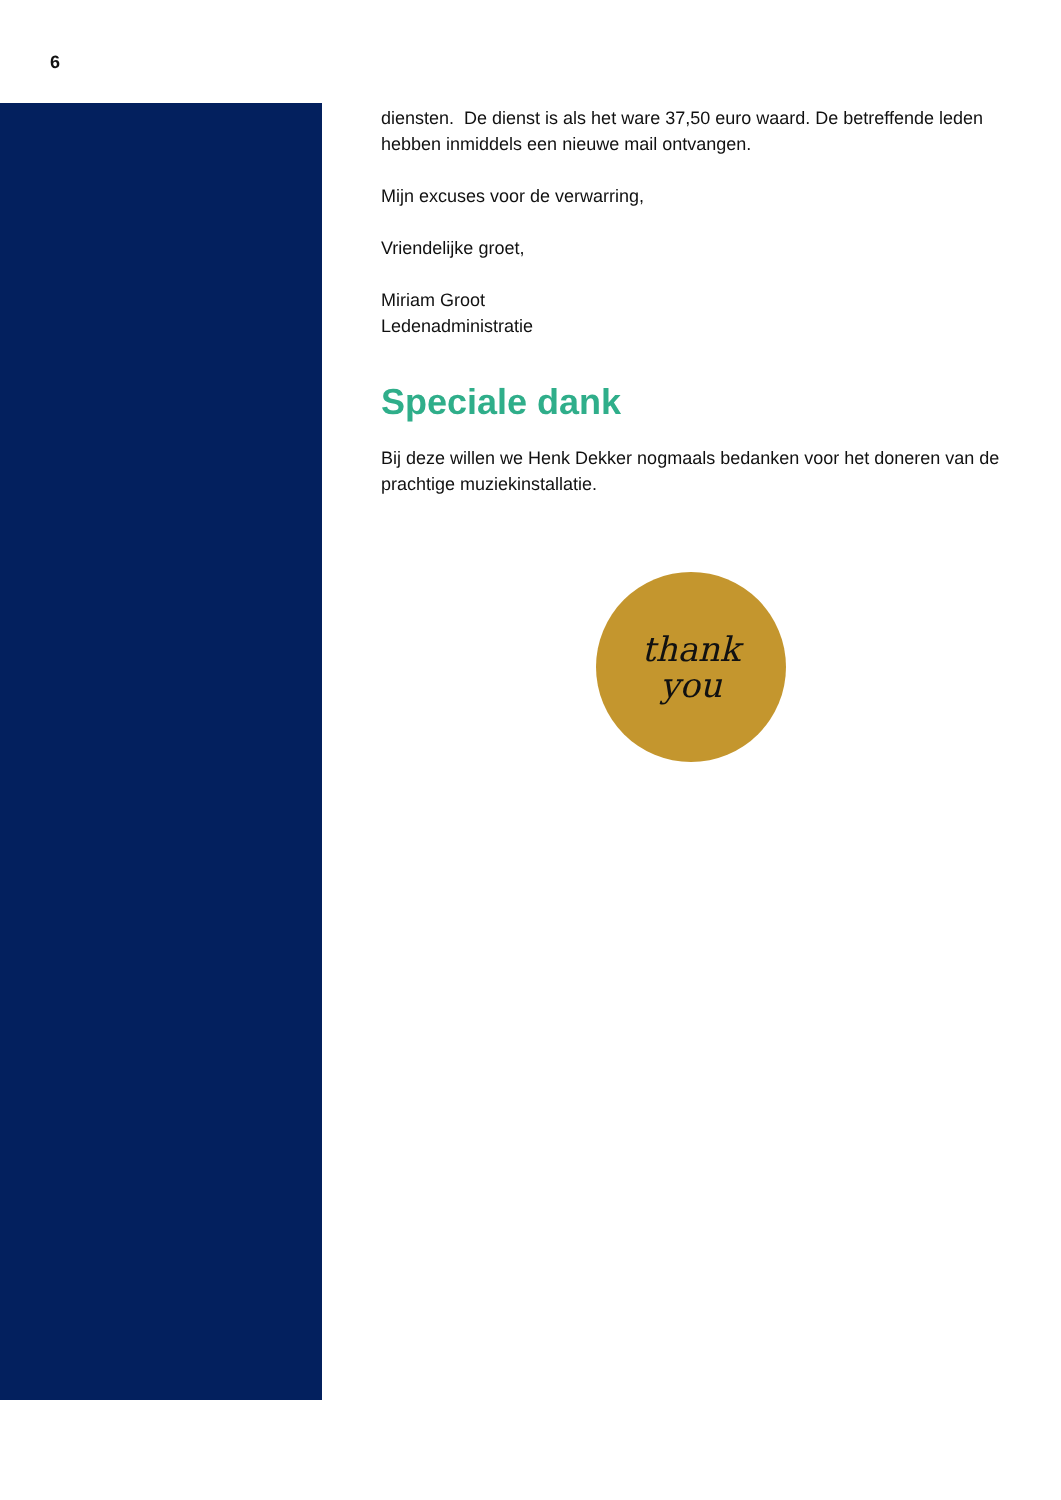6
diensten. De dienst is als het ware 37,50 euro waard. De betreffende leden hebben inmiddels een nieuwe mail ontvangen.
Mijn excuses voor de verwarring,
Vriendelijke groet,
Miriam Groot
Ledenadministratie
Speciale dank
Bij deze willen we Henk Dekker nogmaals bedanken voor het doneren van de prachtige muziekinstallatie.
thank
you